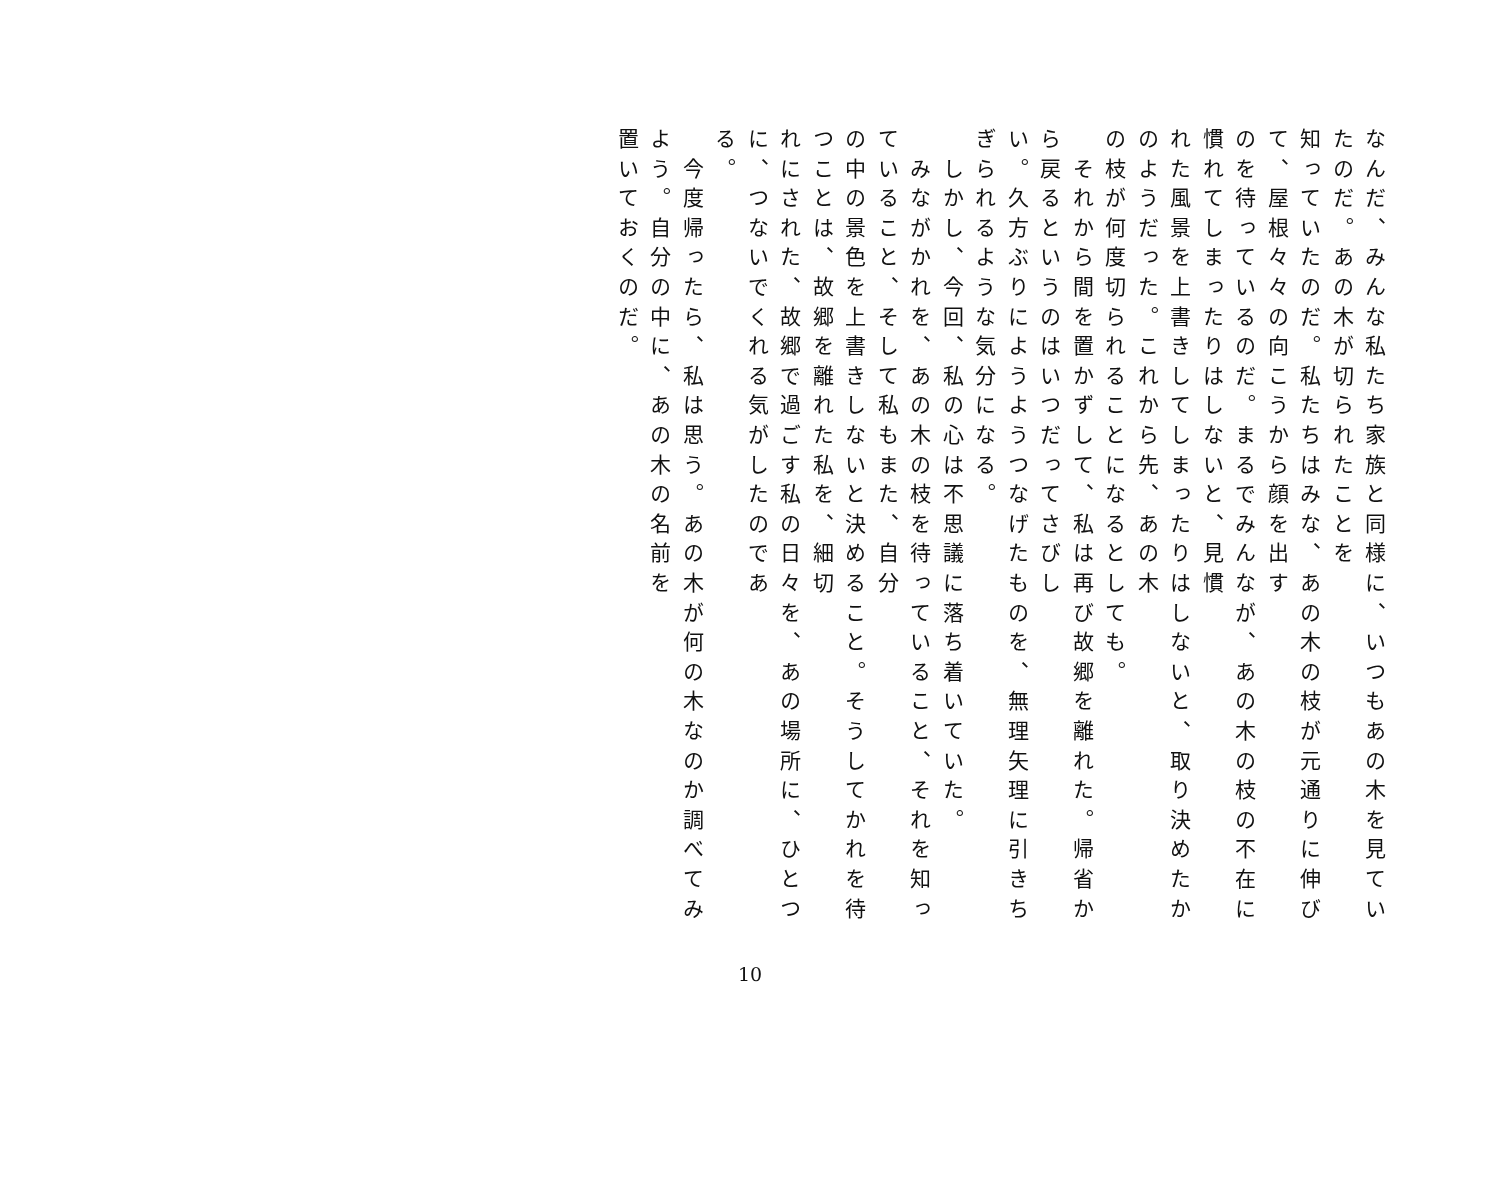なんだ、みんな私たち家族と同様に、いつもあの木を見ていたのだ。あの木が切られたことを
知っていたのだ。私たちはみな、あの木の枝が元通りに伸びて、屋根々々の向こうから顔を出す
のを待っているのだ。まるでみんなが、あの木の枝の不在に慣れてしまったりはしないと、見慣
れた風景を上書きしてしまったりはしないと、取り決めたかのようだった。これから先、あの木
の枝が何度切られることになるとしても。
　それから間を置かずして、私は再び故郷を離れた。帰省から戻るというのはいつだってさびし
い。久方ぶりにようようつなげたものを、無理矢理に引きちぎられるような気分になる。
　しかし、今回、私の心は不思議に落ち着いていた。
　みながかれを、あの木の枝を待っていること、それを知っていること、そして私もまた、自分
の中の景色を上書きしないと決めること。そうしてかれを待つことは、故郷を離れた私を、細切
れにされた、故郷で過ごす私の日々を、あの場所に、ひとつに、つないでくれる気がしたのであ
る。
　今度帰ったら、私は思う。あの木が何の木なのか調べてみよう。自分の中に、あの木の名前を
置いておくのだ。
10